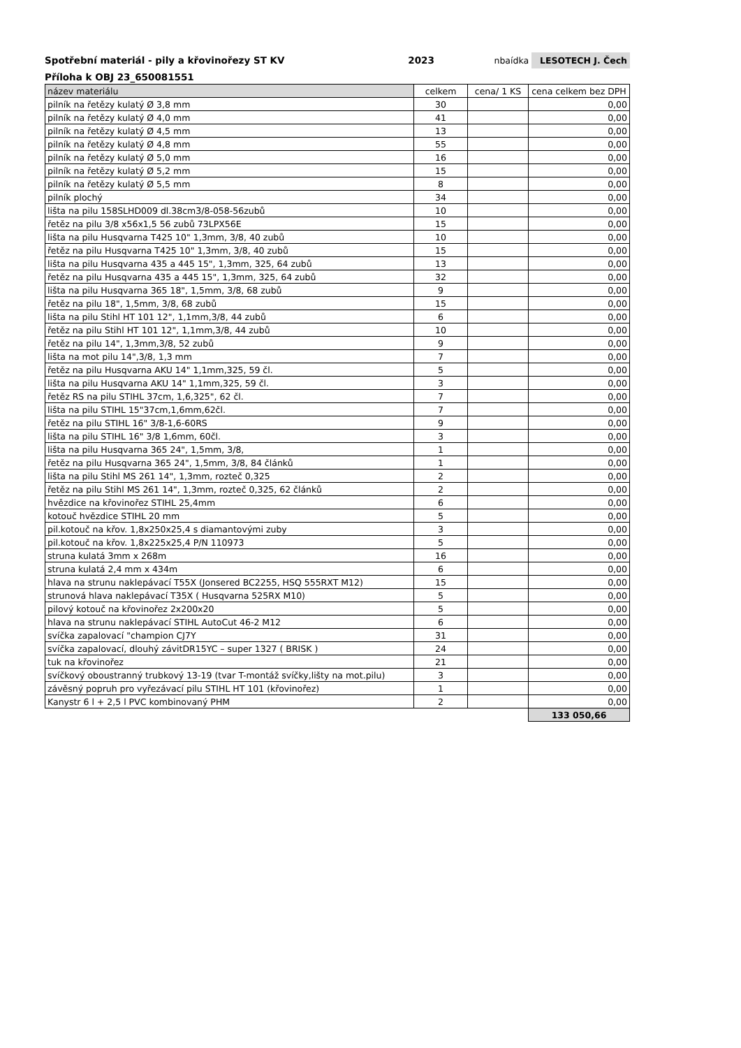Spotřební materiál - pily a křovinořezy ST KV 2023 nbaídka
LESOTECH J. Čech
Příloha k OBJ 23_650081551
| název materiálu | celkem | cena/ 1 KS | cena celkem bez DPH |
| --- | --- | --- | --- |
| pilník na řetězy kulatý Ø 3,8 mm | 30 | | 0,00 |
| pilník na řetězy kulatý Ø 4,0 mm | 41 | | 0,00 |
| pilník na řetězy kulatý Ø 4,5 mm | 13 | | 0,00 |
| pilník na řetězy kulatý Ø 4,8 mm | 55 | | 0,00 |
| pilník na řetězy kulatý Ø 5,0 mm | 16 | | 0,00 |
| pilník na řetězy kulatý Ø 5,2 mm | 15 | | 0,00 |
| pilník na řetězy kulatý Ø 5,5 mm | 8 | | 0,00 |
| pilník plochý | 34 | | 0,00 |
| lišta na pilu 158SLHD009 dl.38cm3/8-058-56zubů | 10 | | 0,00 |
| řetěz na pilu 3/8 x56x1,5 56 zubů 73LPX56E | 15 | | 0,00 |
| lišta na pilu Husqvarna T425 10" 1,3mm, 3/8, 40 zubů | 10 | | 0,00 |
| řetěz na pilu Husqvarna T425 10" 1,3mm, 3/8, 40 zubů | 15 | | 0,00 |
| lišta na pilu Husqvarna 435 a 445 15", 1,3mm, 325, 64 zubů | 13 | | 0,00 |
| řetěz na pilu Husqvarna 435 a 445 15", 1,3mm, 325, 64 zubů | 32 | | 0,00 |
| lišta na pilu Husqvarna 365 18", 1,5mm, 3/8, 68 zubů | 9 | | 0,00 |
| řetěz na pilu 18", 1,5mm, 3/8, 68 zubů | 15 | | 0,00 |
| lišta na pilu Stihl HT 101 12", 1,1mm,3/8, 44 zubů | 6 | | 0,00 |
| řetěz na pilu Stihl HT 101 12", 1,1mm,3/8, 44 zubů | 10 | | 0,00 |
| řetěz na pilu 14", 1,3mm,3/8, 52 zubů | 9 | | 0,00 |
| lišta na mot pilu 14",3/8, 1,3 mm | 7 | | 0,00 |
| řetěz na pilu Husqvarna AKU 14" 1,1mm,325, 59 čl. | 5 | | 0,00 |
| lišta na pilu Husqvarna AKU 14" 1,1mm,325, 59 čl. | 3 | | 0,00 |
| řetěz RS na pilu STIHL 37cm, 1,6,325", 62 čl. | 7 | | 0,00 |
| lišta na pilu STIHL 15"37cm,1,6mm,62čl. | 7 | | 0,00 |
| řetěz na pilu STIHL 16" 3/8-1,6-60RS | 9 | | 0,00 |
| lišta na pilu STIHL 16" 3/8 1,6mm, 60čl. | 3 | | 0,00 |
| lišta na pilu Husqvarna 365 24", 1,5mm, 3/8, | 1 | | 0,00 |
| řetěz na pilu Husqvarna 365 24", 1,5mm, 3/8, 84 článků | 1 | | 0,00 |
| lišta na pilu Stihl MS 261 14", 1,3mm, rozteč 0,325 | 2 | | 0,00 |
| řetěz na pilu Stihl MS 261 14", 1,3mm, rozteč 0,325, 62 článků | 2 | | 0,00 |
| hvězdice na křovinořez STIHL 25,4mm | 6 | | 0,00 |
| kotouč hvězdice STIHL 20 mm | 5 | | 0,00 |
| pil.kotouč na křov. 1,8x250x25,4 s diamantovými zuby | 3 | | 0,00 |
| pil.kotouč na křov. 1,8x225x25,4 P/N 110973 | 5 | | 0,00 |
| struna kulatá 3mm x 268m | 16 | | 0,00 |
| struna kulatá 2,4 mm x 434m | 6 | | 0,00 |
| hlava na strunu naklepávací T55X (Jonsered BC2255, HSQ 555RXT M12) | 15 | | 0,00 |
| strunová hlava naklepávací T35X ( Husqvarna 525RX M10) | 5 | | 0,00 |
| pilový kotouč na křovinořez 2x200x20 | 5 | | 0,00 |
| hlava na strunu naklepávací STIHL AutoCut 46-2 M12 | 6 | | 0,00 |
| svíčka zapalovací "champion CJ7Y | 31 | | 0,00 |
| svíčka zapalovací, dlouhý závitDR15YC – super 1327 ( BRISK ) | 24 | | 0,00 |
| tuk na křovinořez | 21 | | 0,00 |
| svíčkový oboustranný trubkový 13-19 (tvar T-montáž svíčky,lišty na mot.pilu) | 3 | | 0,00 |
| závěsný popruh pro vyřezávací pilu STIHL HT 101 (křovinořez) | 1 | | 0,00 |
| Kanystr 6 l + 2,5 l PVC kombinovaný PHM | 2 | | 0,00 |
| | | | 133 050,66 |